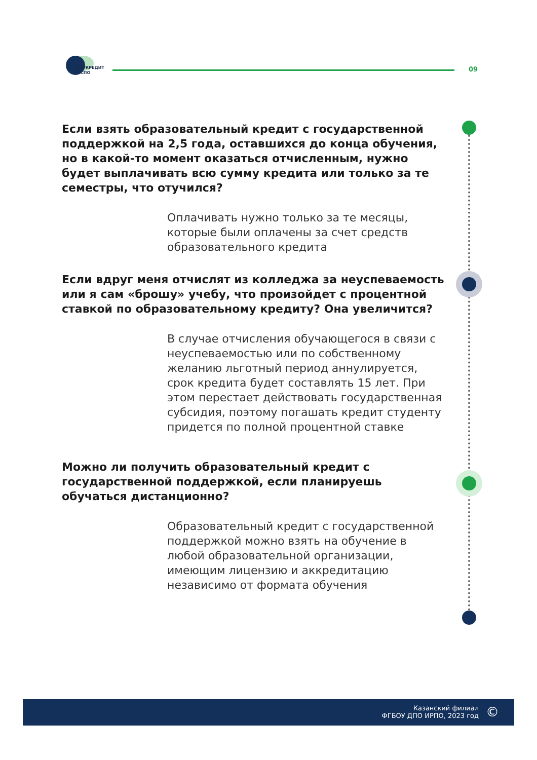ОБРКРЕДИТ
В СПО
09
Если взять образовательный кредит с государственной поддержкой на 2,5 года, оставшихся до конца обучения, но в какой-то момент оказаться отчисленным, нужно будет выплачивать всю сумму кредита или только за те семестры, что отучился?
Оплачивать нужно только за те месяцы, которые были оплачены за счет средств образовательного кредита
Если вдруг меня отчислят из колледжа за неуспеваемость или я сам «брошу» учебу, что произойдет с процентной ставкой по образовательному кредиту? Она увеличится?
В случае отчисления обучающегося в связи с неуспеваемостью или по собственному желанию льготный период аннулируется, срок кредита будет составлять 15 лет. При этом перестает действовать государственная субсидия, поэтому погашать кредит студенту придется по полной процентной ставке
Можно ли получить образовательный кредит с государственной поддержкой, если планируешь обучаться дистанционно?
Образовательный кредит с государственной поддержкой можно взять на обучение в любой образовательной организации, имеющим лицензию и аккредитацию независимо от формата обучения
Казанский филиал
ФГБОУ ДПО ИРПО, 2023 год
©